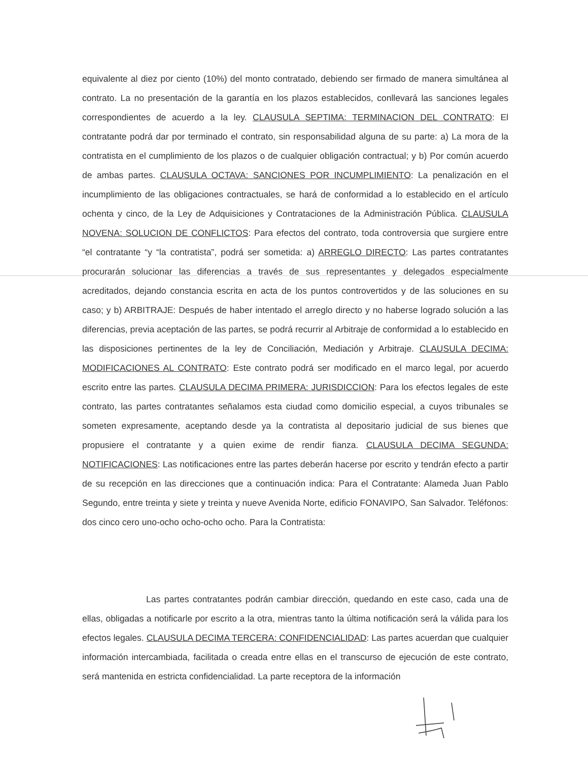equivalente al diez por ciento (10%) del monto contratado, debiendo ser firmado de manera simultánea al contrato. La no presentación de la garantía en los plazos establecidos, conllevará las sanciones legales correspondientes de acuerdo a la ley. CLAUSULA SEPTIMA: TERMINACION DEL CONTRATO: El contratante podrá dar por terminado el contrato, sin responsabilidad alguna de su parte: a) La mora de la contratista en el cumplimiento de los plazos o de cualquier obligación contractual; y b) Por común acuerdo de ambas partes. CLAUSULA OCTAVA: SANCIONES POR INCUMPLIMIENTO: La penalización en el incumplimiento de las obligaciones contractuales, se hará de conformidad a lo establecido en el artículo ochenta y cinco, de la Ley de Adquisiciones y Contrataciones de la Administración Pública. CLAUSULA NOVENA: SOLUCION DE CONFLICTOS: Para efectos del contrato, toda controversia que surgiere entre “el contratante “y “la contratista”, podrá ser sometida: a) ARREGLO DIRECTO: Las partes contratantes procurarán solucionar las diferencias a través de sus representantes y delegados especialmente acreditados, dejando constancia escrita en acta de los puntos controvertidos y de las soluciones en su caso; y b) ARBITRAJE: Después de haber intentado el arreglo directo y no haberse logrado solución a las diferencias, previa aceptación de las partes, se podrá recurrir al Arbitraje de conformidad a lo establecido en las disposiciones pertinentes de la ley de Conciliación, Mediación y Arbitraje. CLAUSULA DECIMA: MODIFICACIONES AL CONTRATO: Este contrato podrá ser modificado en el marco legal, por acuerdo escrito entre las partes. CLAUSULA DECIMA PRIMERA: JURISDICCION: Para los efectos legales de este contrato, las partes contratantes señalamos esta ciudad como domicilio especial, a cuyos tribunales se someten expresamente, aceptando desde ya la contratista al depositario judicial de sus bienes que propusiere el contratante y a quien exime de rendir fianza. CLAUSULA DECIMA SEGUNDA: NOTIFICACIONES: Las notificaciones entre las partes deberán hacerse por escrito y tendrán efecto a partir de su recepción en las direcciones que a continuación indica: Para el Contratante: Alameda Juan Pablo Segundo, entre treinta y siete y treinta y nueve Avenida Norte, edificio FONAVIPO, San Salvador. Teléfonos: dos cinco cero uno-ocho ocho-ocho ocho. Para la Contratista:
Las partes contratantes podrán cambiar dirección, quedando en este caso, cada una de ellas, obligadas a notificarle por escrito a la otra, mientras tanto la última notificación será la válida para los efectos legales. CLAUSULA DECIMA TERCERA: CONFIDENCIALIDAD: Las partes acuerdan que cualquier información intercambiada, facilitada o creada entre ellas en el transcurso de ejecución de este contrato, será mantenida en estricta confidencialidad. La parte receptora de la información